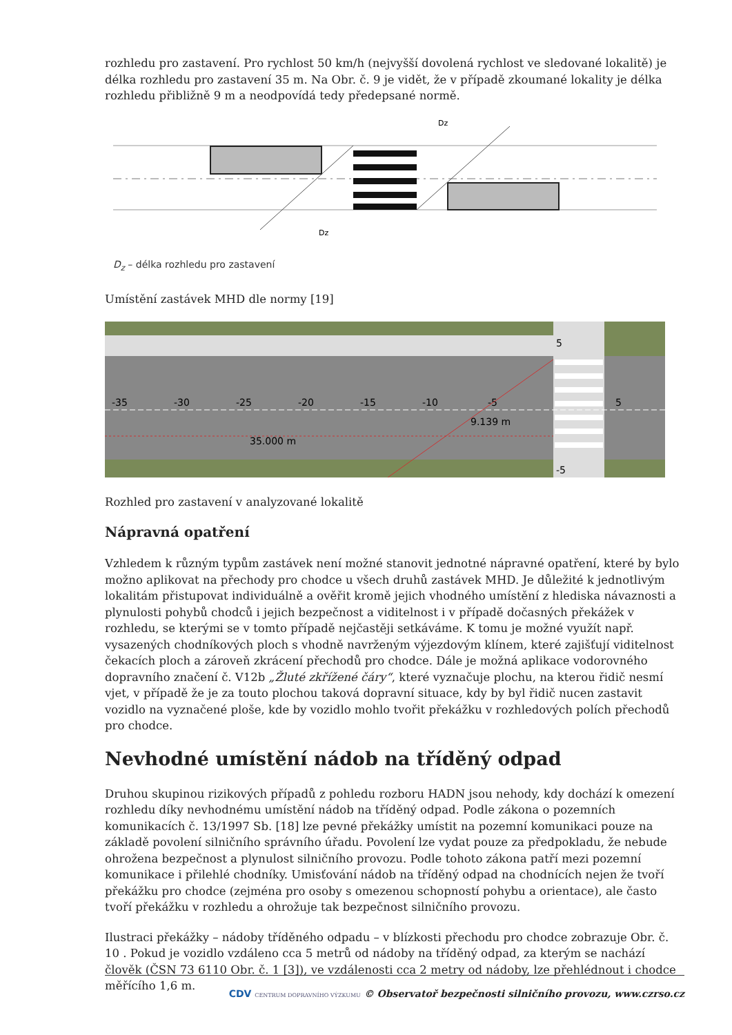rozhledu pro zastavení. Pro rychlost 50 km/h (nejvyšší dovolená rychlost ve sledované lokalitě) je délka rozhledu pro zastavení 35 m. Na Obr. č. 9 je vidět, že v případě zkoumané lokality je délka rozhledu přibližně 9 m a neodpovídá tedy předepsané normě.
Dz
Dz
D<sub>z</sub> – délka rozhledu pro zastavení
Umístění zastávek MHD dle normy [19]
-35
-30
-25
-20
-15
-10
-5
5
5
-5
9.139 m
35.000 m
Rozhled pro zastavení v analyzované lokalitě
Nápravná opatření
Vzhledem k různým typům zastávek není možné stanovit jednotné nápravné opatření, které by bylo možno aplikovat na přechody pro chodce u všech druhů zastávek MHD. Je důležité k jednotlivým lokalitám přistupovat individuálně a ověřit kromě jejich vhodného umístění z hlediska návaznosti a plynulosti pohybů chodců i jejich bezpečnost a viditelnost i v případě dočasných překážek v rozhledu, se kterými se v tomto případě nejčastěji setkáváme. K tomu je možné využít např. vysazených chodníkových ploch s vhodně navrženým výjezdovým klínem, které zajišťují viditelnost čekacích ploch a zároveň zkrácení přechodů pro chodce. Dále je možná aplikace vodorovného dopravního značení č. V12b „Žluté zkřížené čáry“, které vyznačuje plochu, na kterou řidič nesmí vjet, v případě že je za touto plochou taková dopravní situace, kdy by byl řidič nucen zastavit vozidlo na vyznačené ploše, kde by vozidlo mohlo tvořit překážku v rozhledových polích přechodů pro chodce.
Nevhodné umístění nádob na tříděný odpad
Druhou skupinou rizikových případů z pohledu rozboru HADN jsou nehody, kdy dochází k omezení rozhledu díky nevhodnému umístění nádob na tříděný odpad. Podle zákona o pozemních komunikacích č. 13/1997 Sb. [18] lze pevné překážky umístit na pozemní komunikaci pouze na základě povolení silničního správního úřadu. Povolení lze vydat pouze za předpokladu, že nebude ohrožena bezpečnost a plynulost silničního provozu. Podle tohoto zákona patří mezi pozemní komunikace i přilehlé chodníky. Umisťování nádob na tříděný odpad na chodnících nejen že tvoří překážku pro chodce (zejména pro osoby s omezenou schopností pohybu a orientace), ale často tvoří překážku v rozhledu a ohrožuje tak bezpečnost silničního provozu.
Ilustraci překážky – nádoby tříděného odpadu – v blízkosti přechodu pro chodce zobrazuje Obr. č. 10 . Pokud je vozidlo vzdáleno cca 5 metrů od nádoby na tříděný odpad, za kterým se nachází člověk (ČSN 73 6110 Obr. č. 1 [3]), ve vzdálenosti cca 2 metry od nádoby, lze přehlédnout i chodce měřícího 1,6 m.
CDV CENTRUM DOPRAVNÍHO VÝZKUMU © Observatoř bezpečnosti silničního provozu, www.czrso.cz